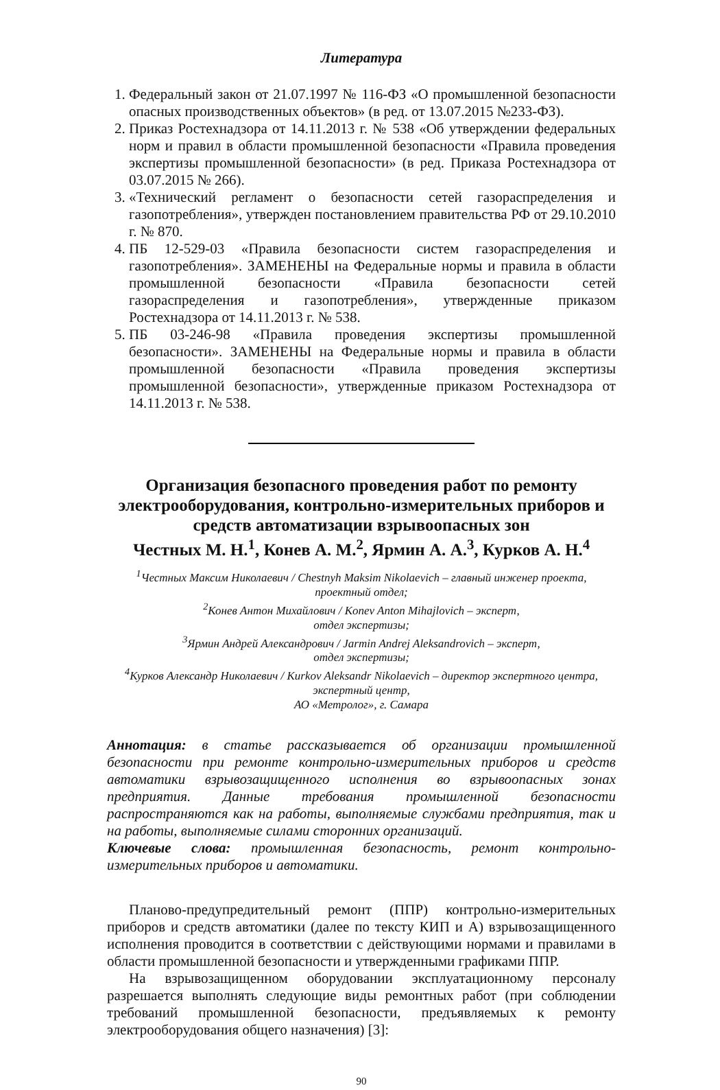Литература
1. Федеральный закон от 21.07.1997 № 116-ФЗ «О промышленной безопасности опасных производственных объектов» (в ред. от 13.07.2015 №233-ФЗ).
2. Приказ Ростехнадзора от 14.11.2013 г. № 538 «Об утверждении федеральных норм и правил в области промышленной безопасности «Правила проведения экспертизы промышленной безопасности» (в ред. Приказа Ростехнадзора от 03.07.2015 № 266).
3. «Технический регламент о безопасности сетей газораспределения и газопотребления», утвержден постановлением правительства РФ от 29.10.2010 г. № 870.
4. ПБ 12-529-03 «Правила безопасности систем газораспределения и газопотребления». ЗАМЕНЕНЫ на Федеральные нормы и правила в области промышленной безопасности «Правила безопасности сетей газораспределения и газопотребления», утвержденные приказом Ростехнадзора от 14.11.2013 г. № 538.
5. ПБ 03-246-98 «Правила проведения экспертизы промышленной безопасности». ЗАМЕНЕНЫ на Федеральные нормы и правила в области промышленной безопасности «Правила проведения экспертизы промышленной безопасности», утвержденные приказом Ростехнадзора от 14.11.2013 г. № 538.
Организация безопасного проведения работ по ремонту электрооборудования, контрольно-измерительных приборов и средств автоматизации взрывоопасных зон
Честных М. Н.<sup>1</sup>, Конев А. М.<sup>2</sup>, Ярмин А. А.<sup>3</sup>, Курков А. Н.<sup>4</sup>
<sup>1</sup> Честных Максим Николаевич / Chestnyh Maksim Nikolaevich – главный инженер проекта,
проектный отдел;
<sup>2</sup> Конев Антон Михайлович / Konev Anton Mihajlovich – эксперт,
отдел экспертизы;
<sup>3</sup> Ярмин Андрей Александрович / Jarmin Andrej Aleksandrovich – эксперт,
отдел экспертизы;
<sup>4</sup> Курков Александр Николаевич / Kurkov Aleksandr Nikolaevich – директор экспертного центра,
экспертный центр,
АО «Метролог», г. Самара
Аннотация: в статье рассказывается об организации промышленной безопасности при ремонте контрольно-измерительных приборов и средств автоматики взрывозащищенного исполнения во взрывоопасных зонах предприятия. Данные требования промышленной безопасности распространяются как на работы, выполняемые службами предприятия, так и на работы, выполняемые силами сторонних организаций.
Ключевые слова: промышленная безопасность, ремонт контрольно-измерительных приборов и автоматики.
Планово-предупредительный ремонт (ППР) контрольно-измерительных приборов и средств автоматики (далее по тексту КИП и А) взрывозащищенного исполнения проводится в соответствии с действующими нормами и правилами в области промышленной безопасности и утвержденными графиками ППР.
На взрывозащищенном оборудовании эксплуатационному персоналу разрешается выполнять следующие виды ремонтных работ (при соблюдении требований промышленной безопасности, предъявляемых к ремонту электрооборудования общего назначения) [3]:
90